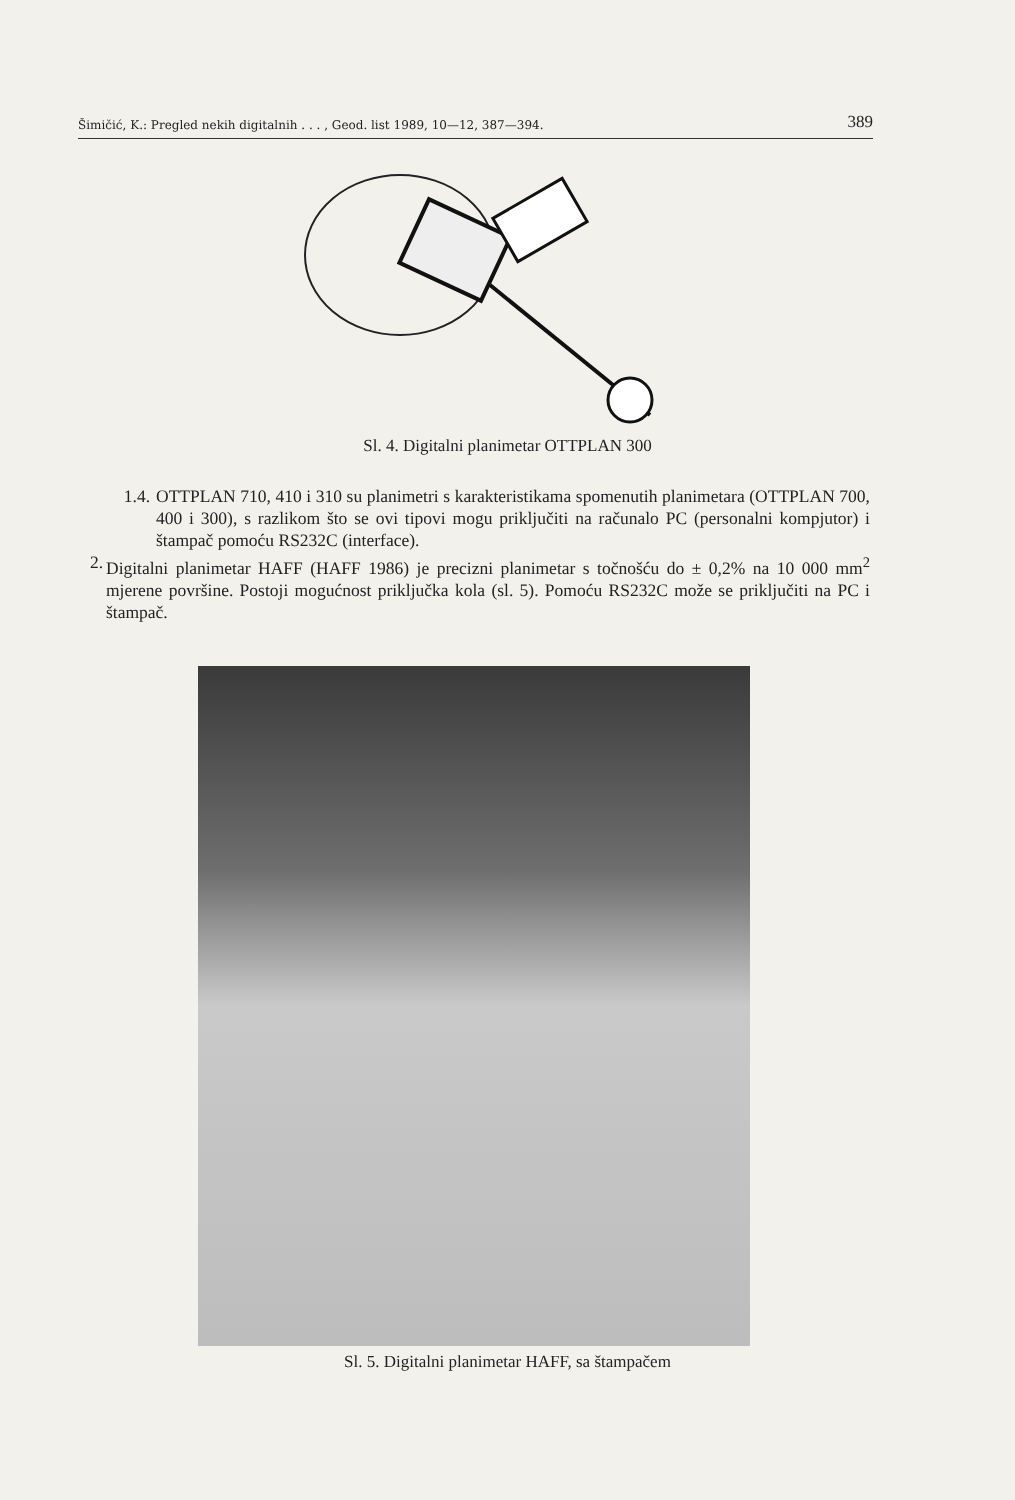Šimičić, K.: Pregled nekih digitalnih . . . , Geod. list 1989, 10—12, 387—394. 389
Sl. 4. Digitalni planimetar OTTPLAN 300
1.4. OTTPLAN 710, 410 i 310 su planimetri s karakteristikama spomenutih planimetara (OTTPLAN 700, 400 i 300), s razlikom što se ovi tipovi mogu priključiti na računalo PC (personalni kompjutor) i štampač pomoću RS232C (interface).
2. Digitalni planimetar HAFF (HAFF 1986) je precizni planimetar s točnošću do ± 0,2% na 10 000 mm<sup>2</sup> mjerene površine. Postoji mogućnost priključka kola (sl. 5). Pomoću RS232C može se priključiti na PC i štampač.
Sl. 5. Digitalni planimetar HAFF, sa štampačem